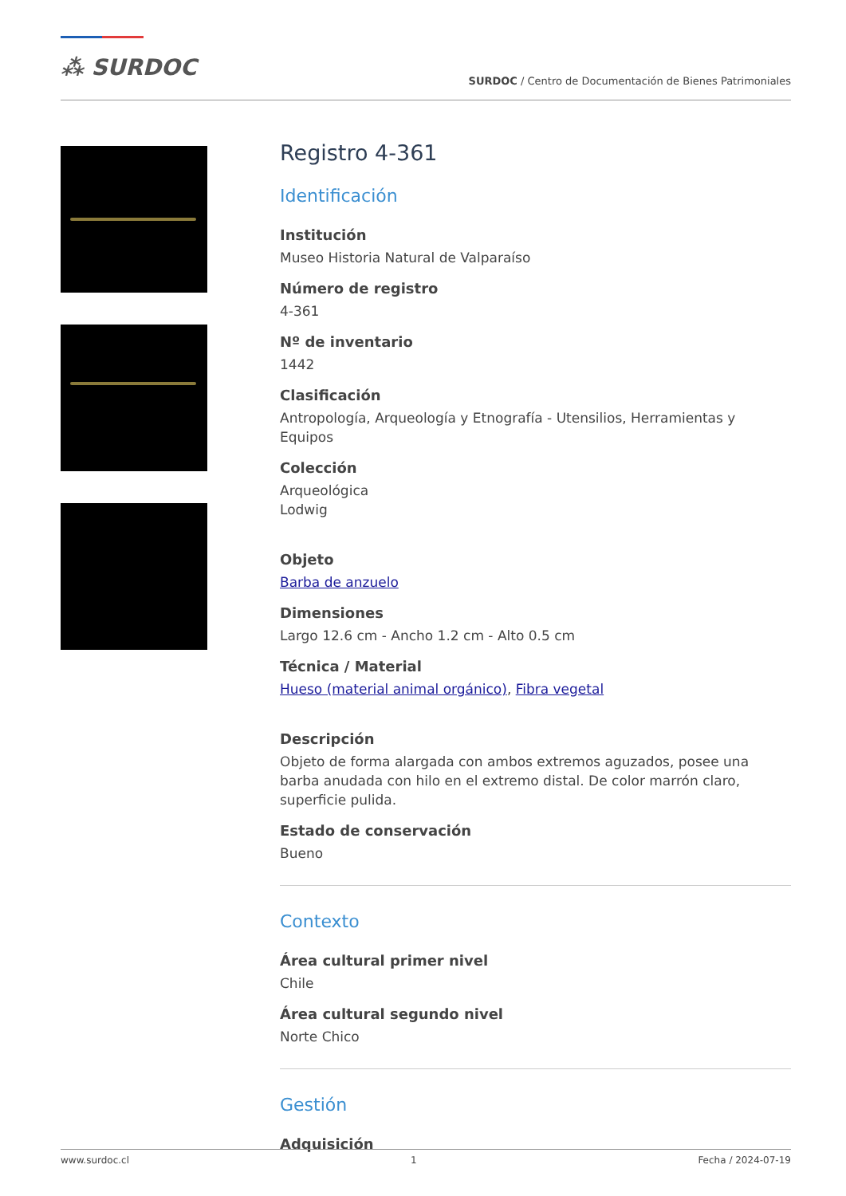⁂ SURDOC
SURDOC / Centro de Documentación de Bienes Patrimoniales
Registro 4-361
Identificación
Institución
Museo Historia Natural de Valparaíso
Número de registro
4-361
Nº de inventario
1442
Clasificación
Antropología, Arqueología y Etnografía - Utensilios, Herramientas y Equipos
Colección
Arqueológica
Lodwig
Objeto
Barba de anzuelo
Dimensiones
Largo 12.6 cm - Ancho 1.2 cm - Alto 0.5 cm
Técnica / Material
Hueso (material animal orgánico), Fibra vegetal
Descripción
Objeto de forma alargada con ambos extremos aguzados, posee una barba anudada con hilo en el extremo distal. De color marrón claro, superficie pulida.
Estado de conservación
Bueno
Contexto
Área cultural primer nivel
Chile
Área cultural segundo nivel
Norte Chico
Gestión
Adquisición
www.surdoc.cl 1 Fecha / 2024-07-19